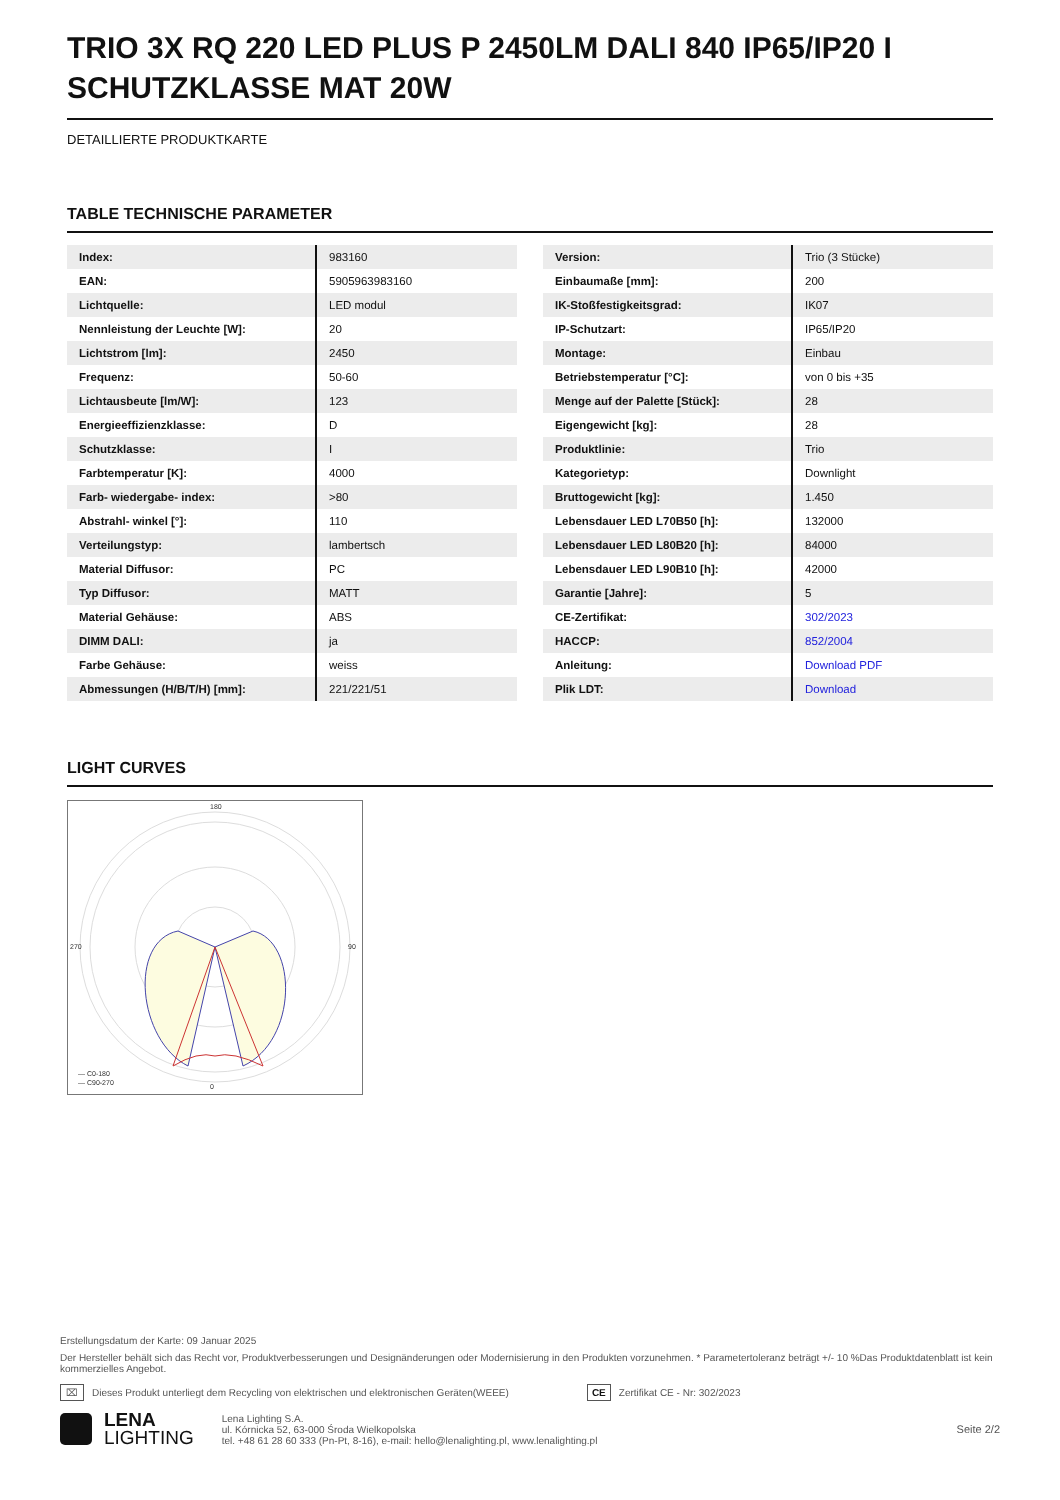TRIO 3X RQ 220 LED PLUS P 2450LM DALI 840 IP65/IP20 I SCHUTZKLASSE MAT 20W
DETAILLIERTE PRODUKTKARTE
TABLE TECHNISCHE PARAMETER
| Index: | 983160 |
| EAN: | 5905963983160 |
| Lichtquelle: | LED modul |
| Nennleistung der Leuchte [W]: | 20 |
| Lichtstrom [lm]: | 2450 |
| Frequenz: | 50-60 |
| Lichtausbeute [lm/W]: | 123 |
| Energieeffizienzklasse: | D |
| Schutzklasse: | I |
| Farbtemperatur [K]: | 4000 |
| Farb- wiedergabe- index: | >80 |
| Abstrahl- winkel [°]: | 110 |
| Verteilungstyp: | lambertsch |
| Material Diffusor: | PC |
| Typ Diffusor: | MATT |
| Material Gehäuse: | ABS |
| DIMM DALI: | ja |
| Farbe Gehäuse: | weiss |
| Abmessungen (H/B/T/H) [mm]: | 221/221/51 |
| Version: | Trio (3 Stücke) |
| Einbaumaße [mm]: | 200 |
| IK-Stoßfestigkeitsgrad: | IK07 |
| IP-Schutzart: | IP65/IP20 |
| Montage: | Einbau |
| Betriebstemperatur [°C]: | von 0 bis +35 |
| Menge auf der Palette [Stück]: | 28 |
| Eigengewicht [kg]: | 28 |
| Produktlinie: | Trio |
| Kategorietyp: | Downlight |
| Bruttogewicht [kg]: | 1.450 |
| Lebensdauer LED L70B50 [h]: | 132000 |
| Lebensdauer LED L80B20 [h]: | 84000 |
| Lebensdauer LED L90B10 [h]: | 42000 |
| Garantie [Jahre]: | 5 |
| CE-Zertifikat: | 302/2023 |
| HACCP: | 852/2004 |
| Anleitung: | Download PDF |
| Plik LDT: | Download |
LIGHT CURVES
180
0
270
90
— C0-180
— C90-270
Erstellungsdatum der Karte: 09 Januar 2025
Der Hersteller behält sich das Recht vor, Produktverbesserungen und Designänderungen oder Modernisierung in den Produkten vorzunehmen. * Parametertoleranz beträgt +/- 10 %Das Produktdatenblatt ist kein kommerzielles Angebot.
⌧ Dieses Produkt unterliegt dem Recycling von elektrischen und elektronischen Geräten(WEEE) CE Zertifikat CE - Nr: 302/2023
LENA
LIGHTING
Lena Lighting S.A.
ul. Kórnicka 52, 63-000 Środa Wielkopolska
tel. +48 61 28 60 333 (Pn-Pt, 8-16), e-mail: hello@lenalighting.pl, www.lenalighting.pl
Seite 2/2